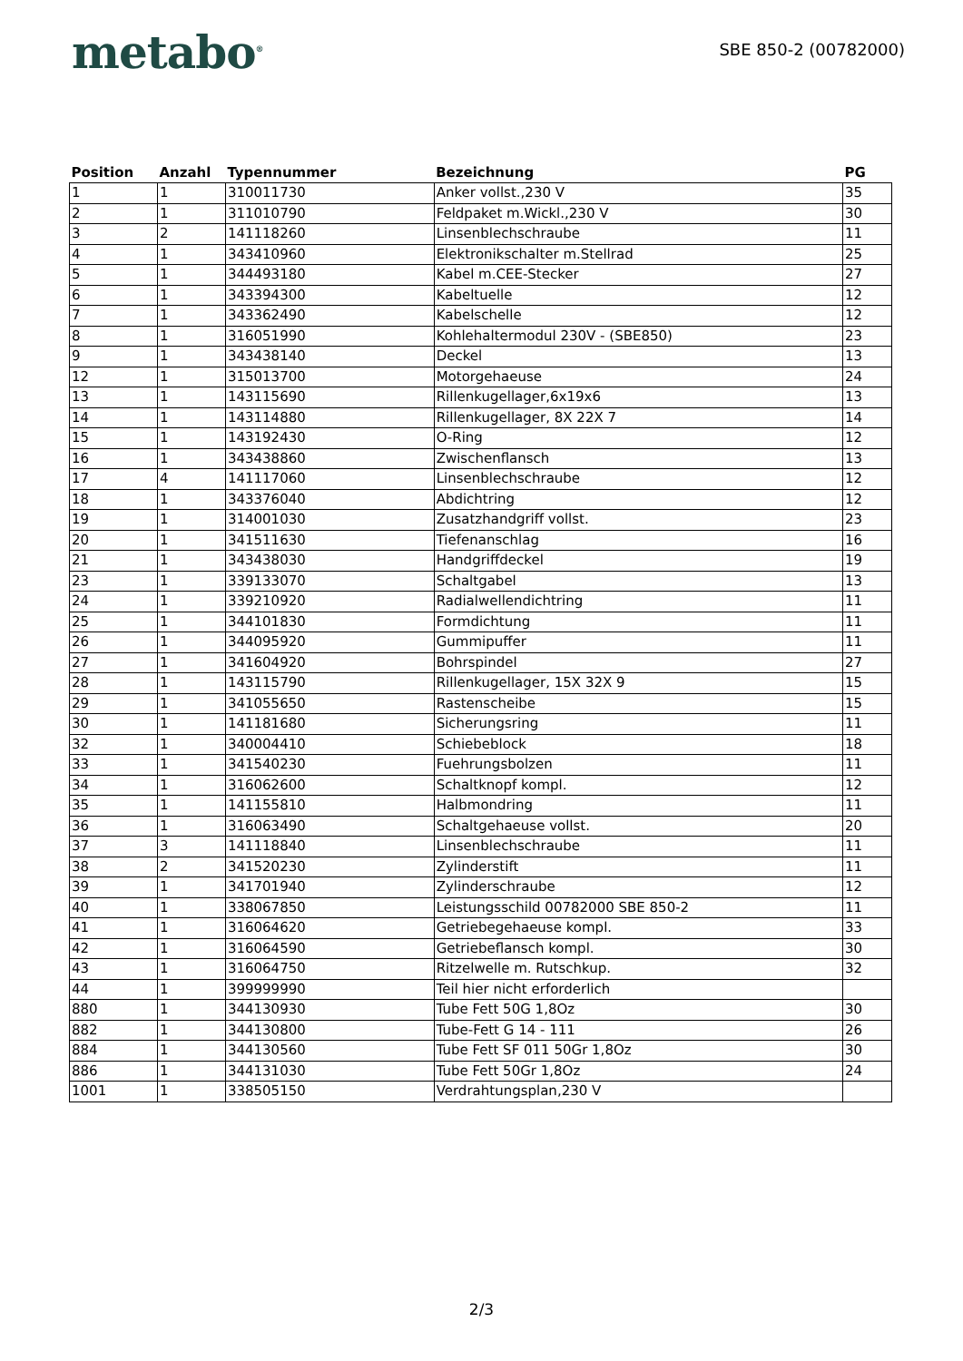metabo<sup>®</sup>
SBE 850-2 (00782000)
| Position | Anzahl | Typennummer | Bezeichnung | PG |
| --- | --- | --- | --- | --- |
| 1 | 1 | 310011730 | Anker vollst.,230 V | 35 |
| 2 | 1 | 311010790 | Feldpaket m.Wickl.,230 V | 30 |
| 3 | 2 | 141118260 | Linsenblechschraube | 11 |
| 4 | 1 | 343410960 | Elektronikschalter m.Stellrad | 25 |
| 5 | 1 | 344493180 | Kabel m.CEE-Stecker | 27 |
| 6 | 1 | 343394300 | Kabeltuelle | 12 |
| 7 | 1 | 343362490 | Kabelschelle | 12 |
| 8 | 1 | 316051990 | Kohlehaltermodul 230V - (SBE850) | 23 |
| 9 | 1 | 343438140 | Deckel | 13 |
| 12 | 1 | 315013700 | Motorgehaeuse | 24 |
| 13 | 1 | 143115690 | Rillenkugellager,6x19x6 | 13 |
| 14 | 1 | 143114880 | Rillenkugellager, 8X 22X 7 | 14 |
| 15 | 1 | 143192430 | O-Ring | 12 |
| 16 | 1 | 343438860 | Zwischenflansch | 13 |
| 17 | 4 | 141117060 | Linsenblechschraube | 12 |
| 18 | 1 | 343376040 | Abdichtring | 12 |
| 19 | 1 | 314001030 | Zusatzhandgriff vollst. | 23 |
| 20 | 1 | 341511630 | Tiefenanschlag | 16 |
| 21 | 1 | 343438030 | Handgriffdeckel | 19 |
| 23 | 1 | 339133070 | Schaltgabel | 13 |
| 24 | 1 | 339210920 | Radialwellendichtring | 11 |
| 25 | 1 | 344101830 | Formdichtung | 11 |
| 26 | 1 | 344095920 | Gummipuffer | 11 |
| 27 | 1 | 341604920 | Bohrspindel | 27 |
| 28 | 1 | 143115790 | Rillenkugellager, 15X 32X 9 | 15 |
| 29 | 1 | 341055650 | Rastenscheibe | 15 |
| 30 | 1 | 141181680 | Sicherungsring | 11 |
| 32 | 1 | 340004410 | Schiebeblock | 18 |
| 33 | 1 | 341540230 | Fuehrungsbolzen | 11 |
| 34 | 1 | 316062600 | Schaltknopf kompl. | 12 |
| 35 | 1 | 141155810 | Halbmondring | 11 |
| 36 | 1 | 316063490 | Schaltgehaeuse vollst. | 20 |
| 37 | 3 | 141118840 | Linsenblechschraube | 11 |
| 38 | 2 | 341520230 | Zylinderstift | 11 |
| 39 | 1 | 341701940 | Zylinderschraube | 12 |
| 40 | 1 | 338067850 | Leistungsschild 00782000 SBE 850-2 | 11 |
| 41 | 1 | 316064620 | Getriebegehaeuse kompl. | 33 |
| 42 | 1 | 316064590 | Getriebeflansch kompl. | 30 |
| 43 | 1 | 316064750 | Ritzelwelle m. Rutschkup. | 32 |
| 44 | 1 | 399999990 | Teil hier nicht erforderlich | |
| 880 | 1 | 344130930 | Tube Fett 50G 1,8Oz | 30 |
| 882 | 1 | 344130800 | Tube-Fett G 14 - 111 | 26 |
| 884 | 1 | 344130560 | Tube Fett SF 011 50Gr 1,8Oz | 30 |
| 886 | 1 | 344131030 | Tube Fett 50Gr 1,8Oz | 24 |
| 1001 | 1 | 338505150 | Verdrahtungsplan,230 V | |
2/3